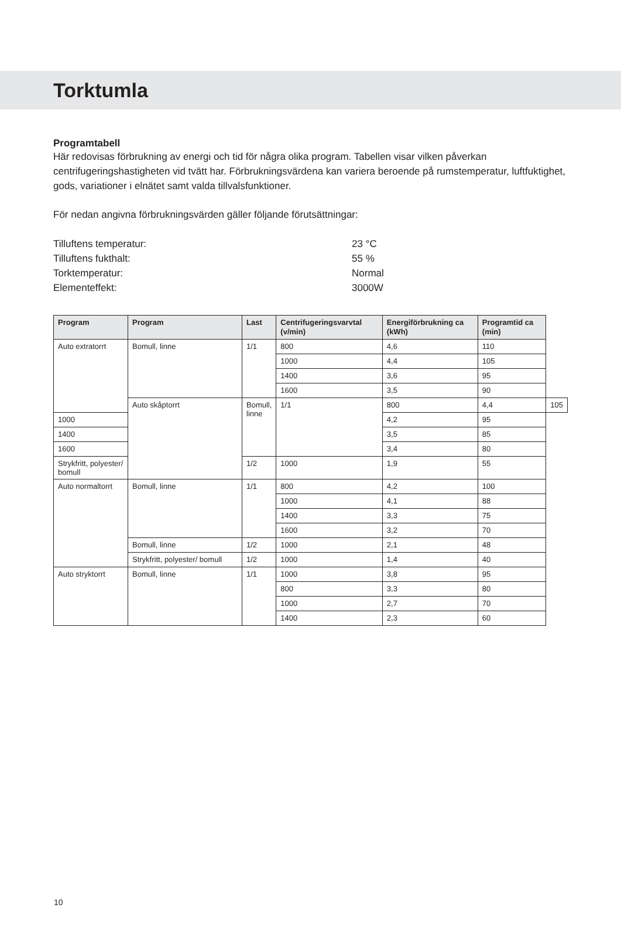Torktumla
Programtabell
Här redovisas förbrukning av energi och tid för några olika program. Tabellen visar vilken påverkan centrifugeringshastigheten vid tvätt har. Förbrukningsvärdena kan variera beroende på rumstemperatur, luftfuktighet, gods, variationer i elnätet samt valda tillvalsfunktioner.
För nedan angivna förbrukningsvärden gäller följande förutsättningar:
Tilluftens temperatur: 23 °C Tilluftens fukthalt: 55 % Torktemperatur: Normal Elementeffekt: 3000W
| Program | Program | Last | Centrifugeringsvarvtal (v/min) | Energiförbrukning ca (kWh) | Programtid ca (min) | |
| --- | --- | --- | --- | --- | --- | --- |
| Auto extratorrt | Bomull, linne | 1/1 | 800 | 4,6 | 110 | |
| | | | 1000 | 4,4 | 105 | |
| | | | 1400 | 3,6 | 95 | |
| | | | 1600 | 3,5 | 90 | |
| | Auto skåptorrt | Bomull, linne | 1/1 | 800 | 4,4 | 105 |
| 1000 | | | | 4,2 | 95 | |
| 1400 | | | | 3,5 | 85 | |
| 1600 | | | | 3,4 | 80 | |
| Strykfritt, polyester/ bomull | | 1/2 | 1000 | 1,9 | 55 | |
| Auto normaltorrt | Bomull, linne | 1/1 | 800 | 4,2 | 100 | |
| | | | 1000 | 4,1 | 88 | |
| | | | 1400 | 3,3 | 75 | |
| | | | 1600 | 3,2 | 70 | |
| | Bomull, linne | 1/2 | 1000 | 2,1 | 48 | |
| | Strykfritt, polyester/ bomull | 1/2 | 1000 | 1,4 | 40 | |
| Auto stryktorrt | Bomull, linne | 1/1 | 1000 | 3,8 | 95 | |
| | | | 800 | 3,3 | 80 | |
| | | | 1000 | 2,7 | 70 | |
| | | | 1400 | 2,3 | 60 | |
10